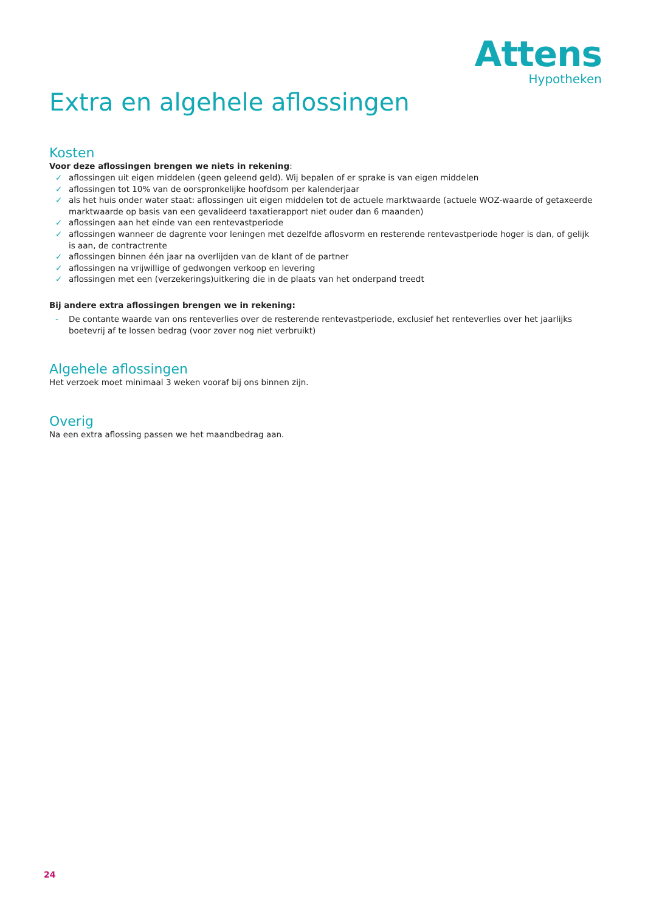Attens
Hypotheken
Extra en algehele aflossingen
Kosten
Voor deze aflossingen brengen we niets in rekening:
✓ aflossingen uit eigen middelen (geen geleend geld). Wij bepalen of er sprake is van eigen middelen
✓ aflossingen tot 10% van de oorspronkelijke hoofdsom per kalenderjaar
✓ als het huis onder water staat: aflossingen uit eigen middelen tot de actuele marktwaarde (actuele WOZ-waarde of getaxeerde marktwaarde op basis van een gevalideerd taxatierapport niet ouder dan 6 maanden)
✓ aflossingen aan het einde van een rentevastperiode
✓ aflossingen wanneer de dagrente voor leningen met dezelfde aflosvorm en resterende rentevastperiode hoger is dan, of gelijk is aan, de contractrente
✓ aflossingen binnen één jaar na overlijden van de klant of de partner
✓ aflossingen na vrijwillige of gedwongen verkoop en levering
✓ aflossingen met een (verzekerings)uitkering die in de plaats van het onderpand treedt
Bij andere extra aflossingen brengen we in rekening:
- De contante waarde van ons renteverlies over de resterende rentevastperiode, exclusief het renteverlies over het jaarlijks boetevrij af te lossen bedrag (voor zover nog niet verbruikt)
Algehele aflossingen
Het verzoek moet minimaal 3 weken vooraf bij ons binnen zijn.
Overig
Na een extra aflossing passen we het maandbedrag aan.
24